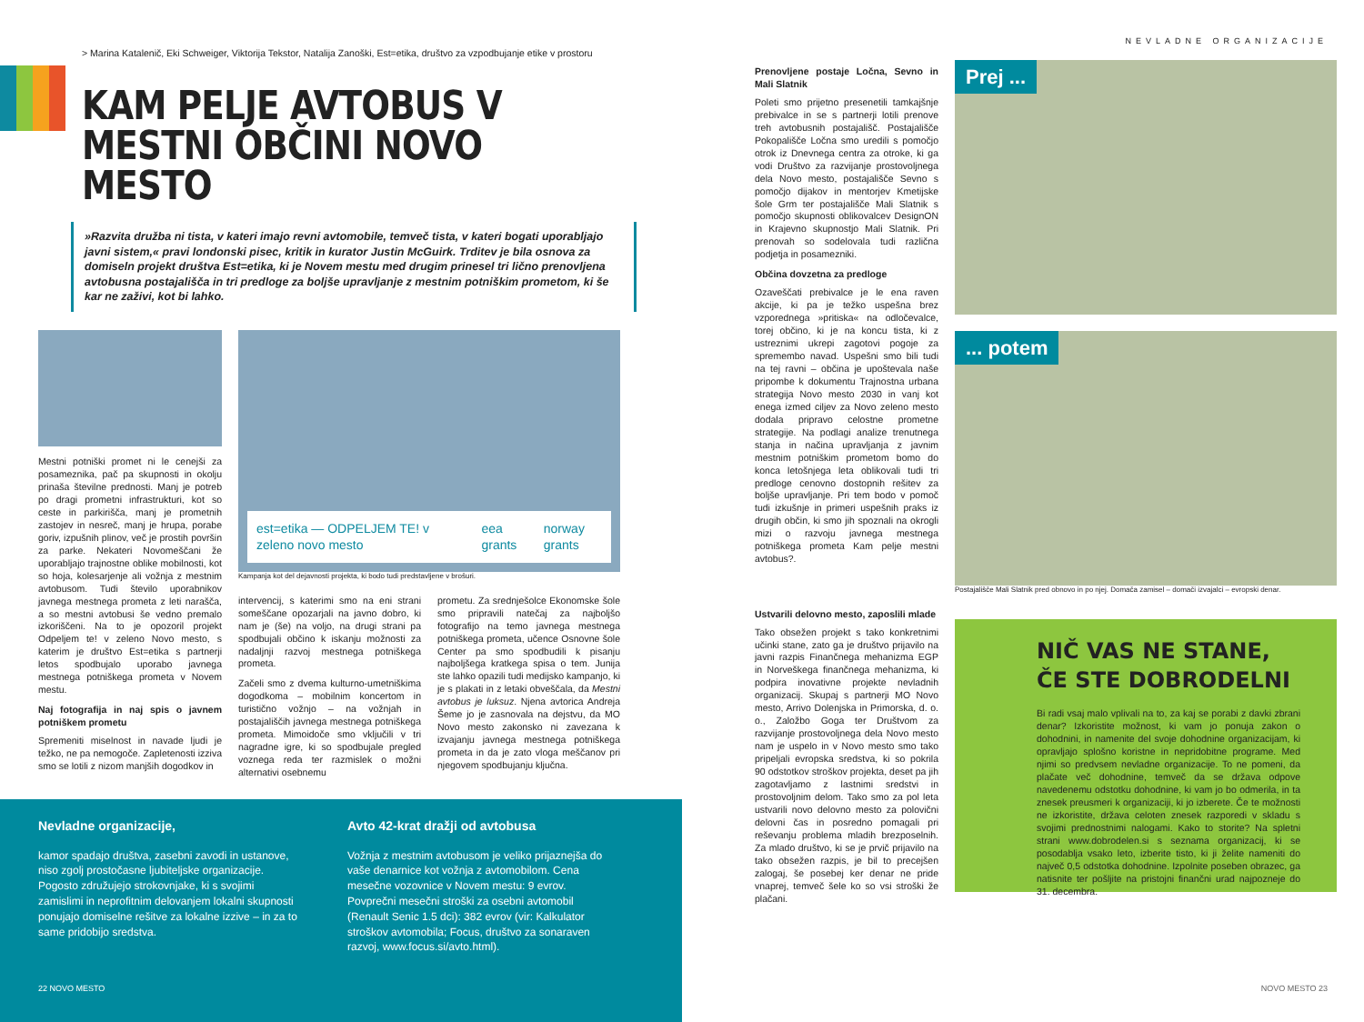> Marina Katalenič, Eki Schweiger, Viktorija Tekstor, Natalija Zanoški, Est=etika, društvo za vzpodbujanje etike v prostoru
KAM PELJE AVTOBUS V
MESTNI OBČINI NOVO MESTO
»Razvita družba ni tista, v kateri imajo revni avtomobile, temveč tista, v kateri bogati uporabljajo javni sistem,« pravi londonski pisec, kritik in kurator Justin McGuirk. Trditev je bila osnova za domiseln projekt društva Est=etika, ki je Novem mestu med drugim prinesel tri lično prenovljena avtobusna postajališča in tri predloge za boljše upravljanje z mestnim potniškim prometom, ki še kar ne zaživi, kot bi lahko.
Mestni potniški promet ni le cenejši za posameznika, pač pa skupnosti in okolju prinaša številne prednosti. Manj je potreb po dragi prometni infrastrukturi, kot so ceste in parkirišča, manj je prometnih zastojev in nesreč, manj je hrupa, porabe goriv, izpušnih plinov, več je prostih površin za parke. Nekateri Novomeščani že uporabljajo trajnostne oblike mobilnosti, kot so hoja, kolesarjenje ali vožnja z mestnim avtobusom. Tudi število uporabnikov javnega mestnega prometa z leti narašča, a so mestni avtobusi še vedno premalo izkoriščeni. Na to je opozoril projekt Odpeljem te! v zeleno Novo mesto, s katerim je društvo Est=etika s partnerji letos spodbujalo uporabo javnega mestnega potniškega prometa v Novem mestu.
Naj fotografija in naj spis o javnem potniškem prometu
Spremeniti miselnost in navade ljudi je težko, ne pa nemogoče. Zapletenosti izziva smo se lotili z nizom manjših dogodkov in
est=etika — ODPELJEM TE! v zeleno novo mesto eea grants norway grants
Kampanja kot del dejavnosti projekta, ki bodo tudi predstavljene v brošuri.
intervencij, s katerimi smo na eni strani someščane opozarjali na javno dobro, ki nam je (še) na voljo, na drugi strani pa spodbujali občino k iskanju možnosti za nadaljnji razvoj mestnega potniškega prometa.
Začeli smo z dvema kulturno-umetniškima dogodkoma – mobilnim koncertom in turistično vožnjo – na vožnjah in postajališčih javnega mestnega potniškega prometa. Mimoidoče smo vključili v tri nagradne igre, ki so spodbujale pregled voznega reda ter razmislek o možni alternativi osebnemu
prometu. Za srednješolce Ekonomske šole smo pripravili natečaj za najboljšo fotografijo na temo javnega mestnega potniškega prometa, učence Osnovne šole Center pa smo spodbudili k pisanju najboljšega kratkega spisa o tem. Junija ste lahko opazili tudi medijsko kampanjo, ki je s plakati in z letaki obveščala, da Mestni avtobus je luksuz. Njena avtorica Andreja Šeme jo je zasnovala na dejstvu, da MO Novo mesto zakonsko ni zavezana k izvajanju javnega mestnega potniškega prometa in da je zato vloga meščanov pri njegovem spodbujanju ključna.
Nevladne organizacije,
kamor spadajo društva, zasebni zavodi in ustanove, niso zgolj prostočasne ljubiteljske organizacije. Pogosto združujejo strokovnjake, ki s svojimi zamislimi in neprofitnim delovanjem lokalni skupnosti ponujajo domiselne rešitve za lokalne izzive – in za to same pridobijo sredstva.
Avto 42-krat dražji od avtobusa
Vožnja z mestnim avtobusom je veliko prijaznejša do vaše denarnice kot vožnja z avtomobilom. Cena mesečne vozovnice v Novem mestu: 9 evrov. Povprečni mesečni stroški za osebni avtomobil (Renault Senic 1.5 dci): 382 evrov (vir: Kalkulator stroškov avtomobila; Focus, društvo za sonaraven razvoj, www.focus.si/avto.html).
22 NOVO MESTO
NEVLADNE ORGANIZACIJE
Prenovljene postaje Ločna, Sevno in Mali Slatnik
Poleti smo prijetno presenetili tamkajšnje prebivalce in se s partnerji lotili prenove treh avtobusnih postajališč. Postajališče Pokopališče Ločna smo uredili s pomočjo otrok iz Dnevnega centra za otroke, ki ga vodi Društvo za razvijanje prostovoljnega dela Novo mesto, postajališče Sevno s pomočjo dijakov in mentorjev Kmetijske šole Grm ter postajališče Mali Slatnik s pomočjo skupnosti oblikovalcev DesignON in Krajevno skupnostjo Mali Slatnik. Pri prenovah so sodelovala tudi različna podjetja in posamezniki.
Občina dovzetna za predloge
Ozaveščati prebivalce je le ena raven akcije, ki pa je težko uspešna brez vzporednega »pritiska« na odločevalce, torej občino, ki je na koncu tista, ki z ustreznimi ukrepi zagotovi pogoje za spremembo navad. Uspešni smo bili tudi na tej ravni – občina je upoštevala naše pripombe k dokumentu Trajnostna urbana strategija Novo mesto 2030 in vanj kot enega izmed ciljev za Novo zeleno mesto dodala pripravo celostne prometne strategije. Na podlagi analize trenutnega stanja in načina upravljanja z javnim mestnim potniškim prometom bomo do konca letošnjega leta oblikovali tudi tri predloge cenovno dostopnih rešitev za boljše upravljanje. Pri tem bodo v pomoč tudi izkušnje in primeri uspešnih praks iz drugih občin, ki smo jih spoznali na okrogli mizi o razvoju javnega mestnega potniškega prometa Kam pelje mestni avtobus?.
Prej ...
... potem
Postajališče Mali Slatnik pred obnovo in po njej. Domača zamisel – domači izvajalci – evropski denar.
Ustvarili delovno mesto, zaposlili mlade
Tako obsežen projekt s tako konkretnimi učinki stane, zato ga je društvo prijavilo na javni razpis Finančnega mehanizma EGP in Norveškega finančnega mehanizma, ki podpira inovativne projekte nevladnih organizacij. Skupaj s partnerji MO Novo mesto, Arrivo Dolenjska in Primorska, d. o. o., Založbo Goga ter Društvom za razvijanje prostovoljnega dela Novo mesto nam je uspelo in v Novo mesto smo tako pripeljali evropska sredstva, ki so pokrila 90 odstotkov stroškov projekta, deset pa jih zagotavljamo z lastnimi sredstvi in prostovoljnim delom. Tako smo za pol leta ustvarili novo delovno mesto za polovični delovni čas in posredno pomagali pri reševanju problema mladih brezposelnih. Za mlado društvo, ki se je prvič prijavilo na tako obsežen razpis, je bil to precejšen zalogaj, še posebej ker denar ne pride vnaprej, temveč šele ko so vsi stroški že plačani.
NIČ VAS NE STANE,
ČE STE DOBRODELNI
Bi radi vsaj malo vplivali na to, za kaj se porabi z davki zbrani denar? Izkoristite možnost, ki vam jo ponuja zakon o dohodnini, in namenite del svoje dohodnine organizacijam, ki opravljajo splošno koristne in nepridobitne programe. Med njimi so predvsem nevladne organizacije. To ne pomeni, da plačate več dohodnine, temveč da se država odpove navedenemu odstotku dohodnine, ki vam jo bo odmerila, in ta znesek preusmeri k organizaciji, ki jo izberete. Če te možnosti ne izkoristite, država celoten znesek razporedi v skladu s svojimi prednostnimi nalogami. Kako to storite? Na spletni strani www.dobrodelen.si s seznama organizacij, ki se posodablja vsako leto, izberite tisto, ki ji želite nameniti do največ 0,5 odstotka dohodnine. Izpolnite poseben obrazec, ga natisnite ter pošljite na pristojni finančni urad najpozneje do 31. decembra.
NOVO MESTO 23